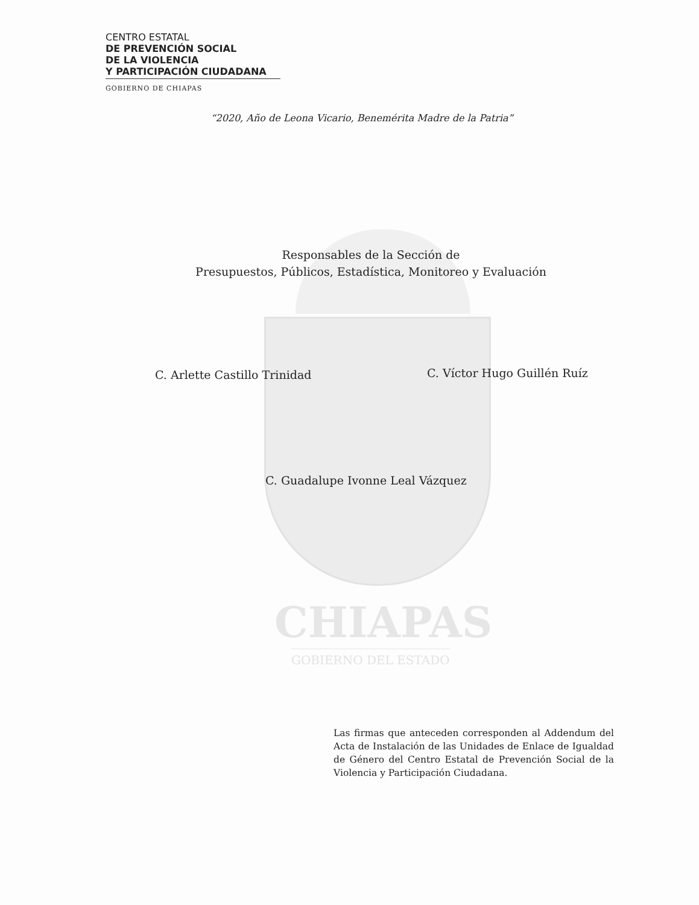CENTRO ESTATAL
DE PREVENCIÓN SOCIAL
DE LA VIOLENCIA
Y PARTICIPACIÓN CIUDADANA
GOBIERNO DE CHIAPAS
“2020, Año de Leona Vicario, Benemérita Madre de la Patria”
Responsables de la Sección de
Presupuestos, Públicos, Estadística, Monitoreo y Evaluación
C. Arlette Castillo Trinidad C. Víctor Hugo Guillén Ruíz
C. Guadalupe Ivonne Leal Vázquez
CHIAPAS
GOBIERNO DEL ESTADO
Las firmas que anteceden corresponden al Addendum del Acta de Instalación de las Unidades de Enlace de Igualdad de Género del Centro Estatal de Prevención Social de la Violencia y Participación Ciudadana.